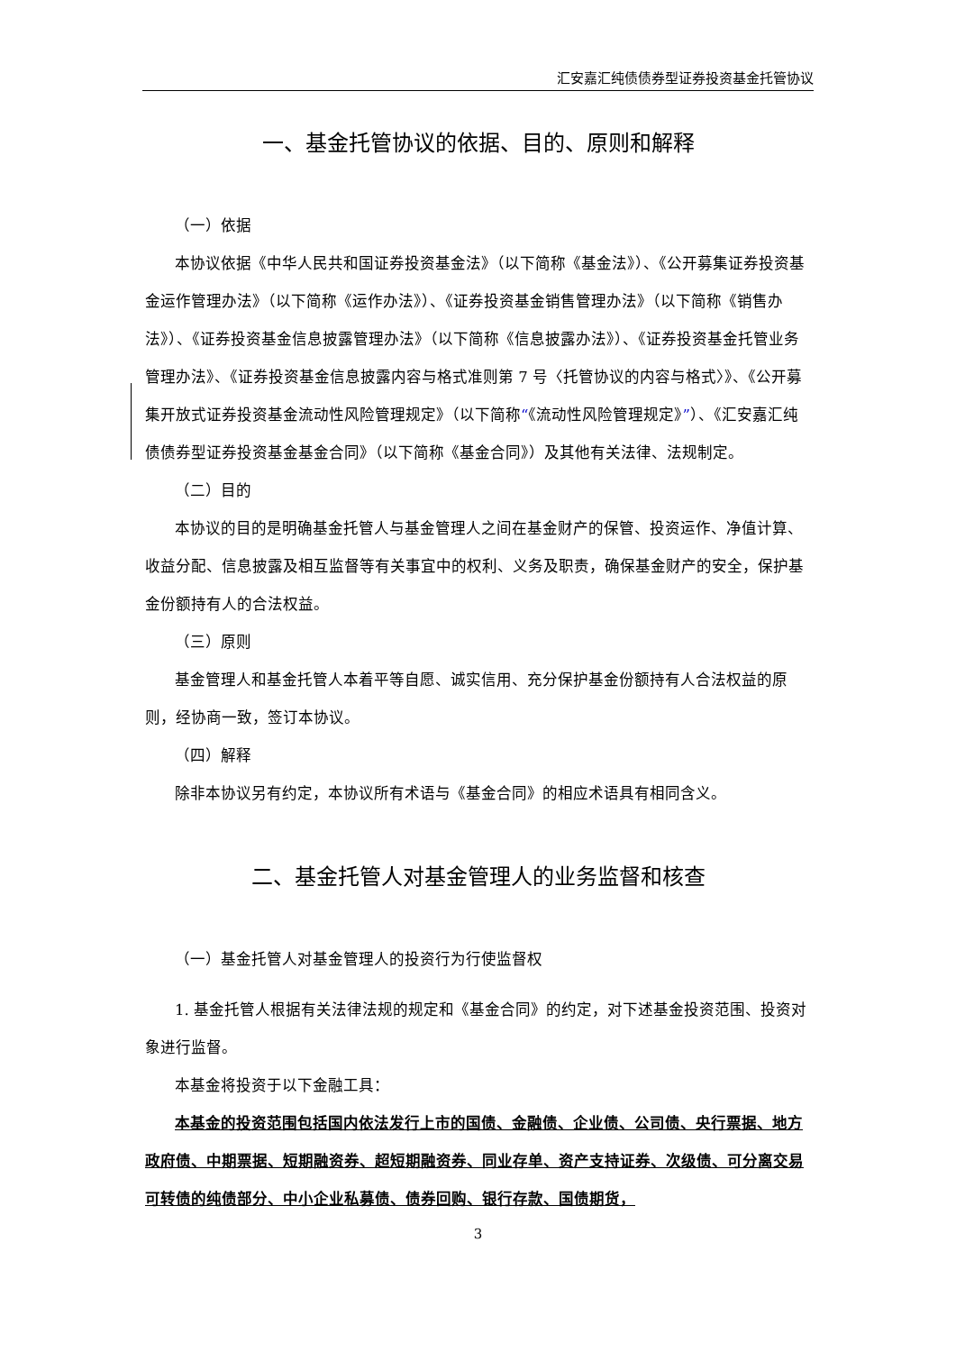汇安嘉汇纯债债券型证券投资基金托管协议
一、基金托管协议的依据、目的、原则和解释
（一）依据
本协议依据《中华人民共和国证券投资基金法》（以下简称《基金法》）、《公开募集证券投资基金运作管理办法》（以下简称《运作办法》）、《证券投资基金销售管理办法》（以下简称《销售办法》）、《证券投资基金信息披露管理办法》（以下简称《信息披露办法》）、《证券投资基金托管业务管理办法》、《证券投资基金信息披露内容与格式准则第 7 号〈托管协议的内容与格式〉》、《公开募集开放式证券投资基金流动性风险管理规定》（以下简称“《流动性风险管理规定》”）、《汇安嘉汇纯债债券型证券投资基金基金合同》（以下简称《基金合同》）及其他有关法律、法规制定。
（二）目的
本协议的目的是明确基金托管人与基金管理人之间在基金财产的保管、投资运作、净值计算、收益分配、信息披露及相互监督等有关事宜中的权利、义务及职责，确保基金财产的安全，保护基金份额持有人的合法权益。
（三）原则
基金管理人和基金托管人本着平等自愿、诚实信用、充分保护基金份额持有人合法权益的原则，经协商一致，签订本协议。
（四）解释
除非本协议另有约定，本协议所有术语与《基金合同》的相应术语具有相同含义。
二、基金托管人对基金管理人的业务监督和核查
（一）基金托管人对基金管理人的投资行为行使监督权
1. 基金托管人根据有关法律法规的规定和《基金合同》的约定，对下述基金投资范围、投资对象进行监督。
本基金将投资于以下金融工具：
本基金的投资范围包括国内依法发行上市的国债、金融债、企业债、公司债、央行票据、地方政府债、中期票据、短期融资券、超短期融资券、同业存单、资产支持证券、次级债、可分离交易可转债的纯债部分、中小企业私募债、债券回购、银行存款、国债期货，
3